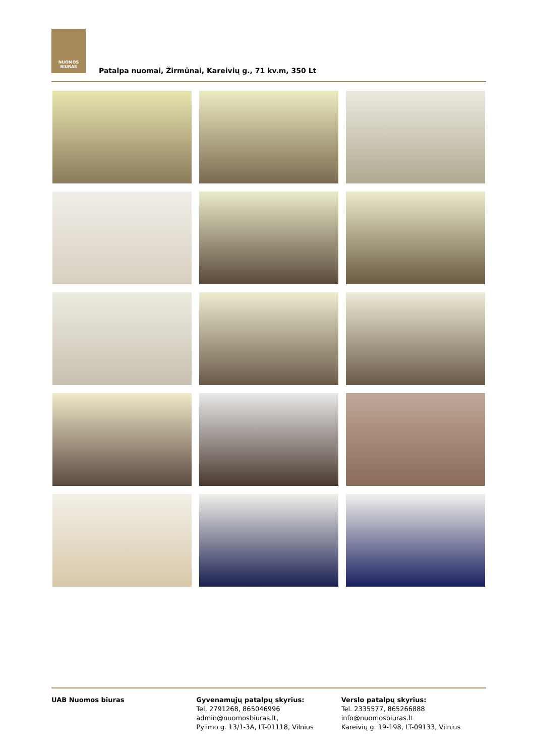NUOMOS
BIURAS
Patalpa nuomai, Žirmūnai, Kareivių g., 71 kv.m, 350 Lt
UAB Nuomos biuras Gyvenamųjų patalpų skyrius:
Tel. 2791268, 865046996
admin@nuomosbiuras.lt,
Pylimo g. 13/1-3A, LT-01118, Vilnius
Verslo patalpų skyrius:
Tel. 2335577, 865266888
info@nuomosbiuras.lt
Kareivių g. 19-198, LT-09133, Vilnius